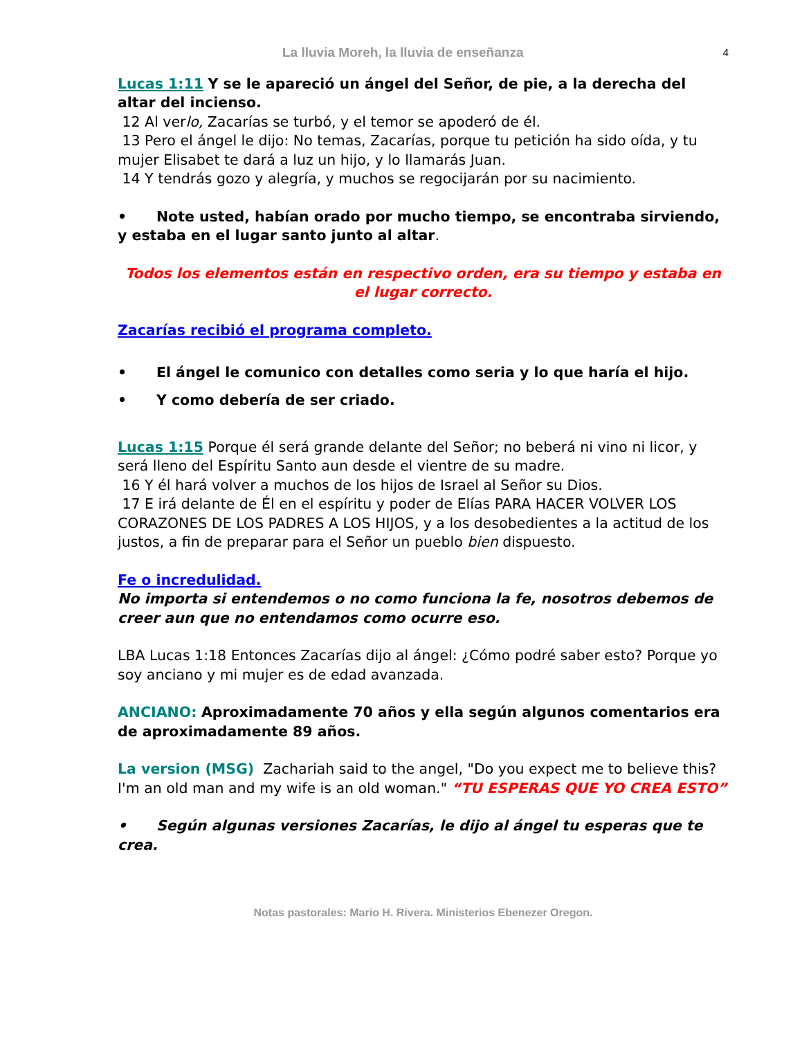La lluvia Moreh, la lluvia de enseñanza 4
Lucas 1:11 Y se le apareció un ángel del Señor, de pie, a la derecha del altar del incienso.
12 Al verlo, Zacarías se turbó, y el temor se apoderó de él.
13 Pero el ángel le dijo: No temas, Zacarías, porque tu petición ha sido oída, y tu mujer Elisabet te dará a luz un hijo, y lo llamarás Juan.
14 Y tendrás gozo y alegría, y muchos se regocijarán por su nacimiento.
• Note usted, habían orado por mucho tiempo, se encontraba sirviendo, y estaba en el lugar santo junto al altar.
Todos los elementos están en respectivo orden, era su tiempo y estaba en el lugar correcto.
Zacarías recibió el programa completo.
• El ángel le comunico con detalles como seria y lo que haría el hijo.
• Y como debería de ser criado.
Lucas 1:15 Porque él será grande delante del Señor; no beberá ni vino ni licor, y será lleno del Espíritu Santo aun desde el vientre de su madre.
16 Y él hará volver a muchos de los hijos de Israel al Señor su Dios.
17 E irá delante de Él en el espíritu y poder de Elías PARA HACER VOLVER LOS CORAZONES DE LOS PADRES A LOS HIJOS, y a los desobedientes a la actitud de los justos, a fin de preparar para el Señor un pueblo bien dispuesto.
Fe o incredulidad.
No importa si entendemos o no como funciona la fe, nosotros debemos de creer aun que no entendamos como ocurre eso.
LBA Lucas 1:18 Entonces Zacarías dijo al ángel: ¿Cómo podré saber esto? Porque yo soy anciano y mi mujer es de edad avanzada.
ANCIANO: Aproximadamente 70 años y ella según algunos comentarios era de aproximadamente 89 años.
La version (MSG) Zachariah said to the angel, "Do you expect me to believe this? I'm an old man and my wife is an old woman." “TU ESPERAS QUE YO CREA ESTO”
• Según algunas versiones Zacarías, le dijo al ángel tu esperas que te crea.
Notas pastorales: Mario H. Rivera. Ministerios Ebenezer Oregon.